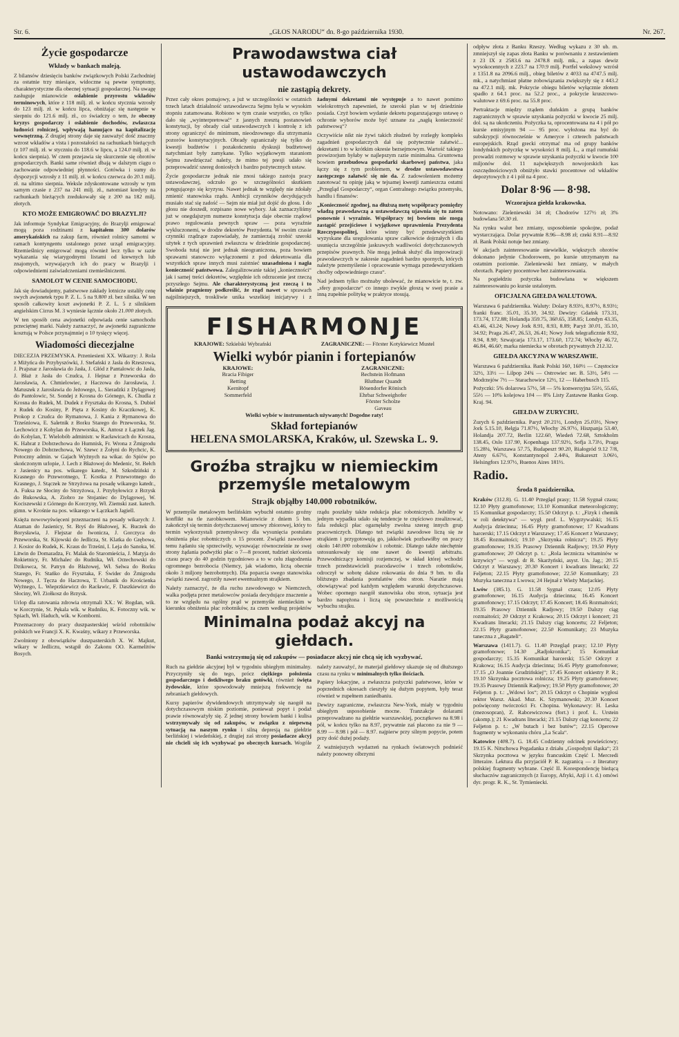Str. 6. „GŁOS NARODU“ dn. 8-go października 1930. Nr. 267.
Życie gospodarcze
Wkłady w bankach maleją.
Z bilansów dziesięciu banków związkowych Polski Zachodniej za ostatnie trzy miesiące, widoczne są pewne symptomy, charakterystyczne dla obecnej sytuacji gospodarczej. Na uwagę zasługuje mianowicie osłabienie przyrostu wkładów terminowych, które z 118 milj. zł. w końcu stycznia wzrosły do 123 milj. zł. w końcu lipca, obniżając się następnie w sierpniu do 121.6 milj. zł., co świadczy o tem, że obecny kryzys gospodarczy i osłabienie dochodów, zwłaszcza ludności rolniczej, wpływają hamująco na kapitalizację wewnętrzną. Z drugiej strony daje się zauważyć dość znaczny wzrost wkładów a vista i pozostałości na rachunkach bieżących (z 107 milj. zł. w styczniu do 118.6 w lipcu, a 124.0 milj. zł. w końcu sierpnia). W czem przejawia się skurczenie się obrotów gospodarczych. Banki same również dbają w dalszym ciągu o zachowanie odpowiedniej płynności. Gotówka i sumy do dyspozycji wzrosły z 11 milj. zł. w końcu czerwca do 20.1 milj. zł. na ultimo sierpnia. Weksle zdyskontowane wzrosły w tym samym czasie z 237 na 241 milj. zł., natomiast kredyty na rachunkach bieżących zredukowały się z 200 na 182 milj. złotych.
KTO MOŻE EMIGROWAĆ DO BRAZYLJI?
Jak informuje Syndykat Emigracyjny, do Brazylji emigrować mogą poza rodzinami z kapitałem 300 dolarów amerykańskich na zakup farm, również rolnicy samotni w ramach kontyngentu ustalonego przez urząd emigracyjny. Rzemieślnicy emigrować mogą również lecz tylko w razie wykazania się wiarygodnymi listami od krewnych lub znajomych, wzywających ich do pracy w Brazylji i odpowiedniemi zaświadczeniami rzemieślniczemi.
SAMOLOT W CENIE SAMOCHODU.
Jak się dowiadujemy, państwowe zakłady lotnicze ustaliły cenę swych awjonetek typu P. Z. L. 5 na 9.800 zł. bez silnika. W ten sposób całkowity koszt awjonetki P. Z. L. 5 z silnikiem angielskim Cirrus M. 3 wyniesie łącznie około 21.000 złotych.
W ten sposób cena awjonetki odpowiada cenie samochodu przeciętnej marki. Należy zaznaczyć, że awjonetki zagraniczne kosztują w Polsce przynajmniej o 10 tysięcy więcej.
Wiadomości diecezjalne
DIECEZJA PRZEMYSKA. Przeniesieni XX. Wikarzy: J. Rola z Miżyńca do Przybyszówki, J. Stefański z Jasła do Rzeszowa, J. Prajsnar z Jarosławia do Jasła, J. Głód z Pantalowic do Jasła, J. Błaż z Jasła do Czudca, J. Hejnar z Przeworska do Jarosławia, A. Chmielowiec, z Haczowa do Jarosławia, J. Matuszek z Jarosławia do Jeżowego, L. Sieradzki z Dylągowej do Pantolowic, St. Sondej z Krosna do Górnego, K. Chudla z Krosna do Rudek, M. Dudek z Frysztaka do Krosna, S. Dubiel z Rudek do Kosiny, P. Pięta z Kosiny do Kraczkowej, K. Prokop z Czudca do Rymanowa, J. Kania z Rymanowa do Trześniowa, E. Saletnik z Borku Starego do Przeworska, St. Lechowicz z Kobylan do Przeworska, K. Antosz z Łączek Jag. do Kobylan, T. Wielobób administr. w Racławicach do Krosna, K. Habrat z Dobrzechowa do Humnisk, Fr. Wrona z Żmigrodu Nowego do Dobrzechowa, W. Szewc z Żołyni do Rychcic, K. Potoczny admin. w Gajach Wyżnych na wikar. do Spiów po skończonym urlopie, J. Lech z Błażowej do Medenic, St. Bełch z Jasienicy na pos. wikarego katedr., M. Szkodziński z Krasnego do Przewrotnego, T. Kostka z Przewrotnego do Krasnego, J. Stączek ze Strzyżowa na posadę wikarego katedr., A. Fuksa ze Słociny do Strzyżowa, J. Przybyłowicz z Brzysk do Bukowska, A. Ziobro ze Stojaniec do Dylągowej, W. Kociszewski z Górnego do Korczyny, Wł. Ziemski zast. katech. gimn. w Krośnie na pos. wikarego w Łączkach Jagiell.
Księża nowowyświęceni przeznaczeni na posady wikarych: J. Ataman do Jasienicy, St. Bryś do Błażowej, K. Buczek do Borysławia, J. Flejszar do Iwonicza, J. Gorczyca do Przeworska, St. Kijowski do Jedlicza, St. Klatka do Grębowa, J. Kosior do Rudek, K. Kraus do Trześni, I. Leja do Sanoka, W. Litwin do Domaradza, Fr. Malak do Staromieścia, J. Matyja do Rokietnicy, Fr. Michalec do Rudnika, Wł. Orzechowski do Dzikowca, St. Patryn do Błażowej, Wł. Selwa do Borku Starego, Fr. Stańko do Frysztaka, F. Świder do Żmigrodu Nowego, J. Tęcza do Haczowa, T. Urbanik do Krościenka Wyżnego, L. Wieprzkiewicz do Racławic, F. Daszkiewicz do Słociny, Wł. Ziołkosz do Brzysk.
Urlop dla ratowania zdrowia otrzymali XX.: W. Bogdan, wik. w Korczynie, St. Pękala wik. w Rudniku, K. Fotoczny wik. w Spiach, Wł. Haduch, wik. w Komborni.
Przeznaczony do pracy duszpasterskiej wśród robotników polskich we Francji X. K. Kwaśny, wikary z Przeworska.
Zwolniony z obowiązków duszpasterskich X. W. Majkut, wikary w Jedliczu, wstąpił do Zakonu OO. Karmelitów Bosych.
Prawodawstwa ciał ustawodawczych
nie zastąpią dekrety.
Przez cały okres pomajowy, a już w szczególności w ostatnich trzech latach działalność ustawodawcza Sejmu była w wysokim stopniu zatamowana. Robiono w tym czasie wszystko, co tylko dało się „wyinterpretować“ z jasnych zresztą postanowień konstytucji, by obrady ciał ustawodawczych i kontrolę z ich strony ograniczyć do minimum, nieodzownego dla utrzymania pozorów konstytucyjnych. Obrady ograniczały się tylko do kwestji budżetów i pozakończeniu dyskusji budżetowej natychmiast były zamykane. Tylko wyjątkowym staraniom Sejmu zawdzięczać należy, że mimo tej presji udało się przeprowadzić szereg doniosłych i bardzo pożytecznych ustaw.
Życie gospodarcze jednak nie znosi takiego zastoju pracy ustawodawczej, odczuło go w szczególności skutkiem potęgującego się kryzysu. Nawet jednak te względy nie zdołały zmienić stanowiska rządu. Ambicji czynników decydujących musiało stać się zadość — Sejm nie miał już dojść do głosu. I do głosu nie doszedł, rozpisano nowe wybory. Jak zaznaczyliśmy już w onegdajszym numerze konstytucja daje obecnie rządowi prawo regulowania pewnych spraw — poza wyraźnie wykluczonemi, w drodze dekretów Prezydenta. W swoim czasie czynniki rządzące zapowiadały, że zamierzają zrobić szeroki użytek z tych uprawnień zwłaszcza w dziedzinie gospodarczej. Swoboda tutaj nie jest jednak nieograniczona, poza bowiem sprawami stanowczo wyłączonemi z pod dekretowania dla wszystkich spraw innych musi zaistnieć uzasadniona i nagła konieczność państwowa. Zalegalizowanie takiej „konieczności“ jak i samej treści dekretów, względnie ich odrzucenie jest rzeczą przyszłego Sejmu. Ale charakterystyczną jest rzeczą i to właśnie pragniemy podkreślić, że rząd nawet w sprawach najpilniejszych, troskliwie unika wszelkiej inicjatywy i z żadnymi dekretami nie występuje a to nawet pomimo wielokrotnych zapewnień, że szeroki plan w tej dziedzinie posiada. Czyż bowiem wydanie dekretu pogarszającego ustawę o ochronie wyborów może być uznane za „nagłą konieczność państwową“?
Oczywiście nikt nie żywi takich złudzeń by rozległy kompleks zagadnień gospodarczych dał się pożytecznie załatwić... dekretami i to w krótkim okresie bezsejmowym. Wartość takiego prowizorjum byłaby w najlepszym razie minimalna. Gruntowna bowiem przebudowa gospodarki skarbowej państwa, jaka łączy się z tym problemem, w drodze ustawodawstwa zastępczego załatwić się nie da. Z zadowoleniem możemy zanotować tu opinję jaką w tejsamej kwestji zamieszcza ostatni „Przegląd Gospodarczy“, organ Centralnego związku przemysłu, handlu i finansów:
„Konieczność zgodnej, na dłuższą metę współpracy pomiędzy władzą prawodawczą a ustawodawczą ujawnia się tu zatem ponownie i wyraźnie. Współpracy tej bowiem nie mogą zastąpić przejściowe i wyjątkowe uprawnienia Prezydenta Rzeczypospolitej, które winny być przedewszystkiem wyzyskane dla uregulowania spraw całkowicie dojrzałych i dla usunięcia szczególnie jaskrawych wadliwości dotychczasowych przepisów prawnych. Nie mogą jednak służyć dla improwizacji prawodawczych w zakresie zagadnień bardzo spornych, których należyte przemyślenie i opracowanie wymaga przedewszystkiem choćby odpowiedniego czasu“.
Nad jednem tylko możnaby ubolewać, że mianowicie te, t. zw. „sfery gospodarcze“ co innego zwykle głoszą w swej prasie a inną zupełnie politykę w praktyce stosują.
FISHARMONJE
KRAJOWE: Szkielski Wybrański ZAGRANICZNE: — Förster Kotykiewicz Mustel
Wielki wybór pianin i fortepianów
KRAJOWE:
Bracia Fibiger
Betting
Kernitopf
Sommerfeld
ZAGRANICZNE:
Bechstein Hofmann
Bluthner Quandt
Bösendorfer Rönisch
Ehrbar Schweighofer
Förster Scholze
Gaveau
Wielki wybór w instrumentach używanych! Dogodne raty!
Skład fortepianów
HELENA SMOLARSKA, Kraków, ul. Szewska L. 9.
Groźba strajku w niemieckim przemyśle metalowym
Strajk objąłby 140.000 robotników.
W przemyśle metalowym berlińskim wybuchł ostatnio groźny konflikt na tle zarobkowem. Mianowicie z dniem 5 bm. zakończył się termin dotychczasowej umowy zbiorowej, który to termin wykorzystali przemysłowcy dla wysunięcia postulatu obniżenia płac robotniczych o 15 procent. Związki zawodowe temu żądaniu się sprzeciwiły, wysuwając równocześnie ze swej strony żądania podwyżki płac o 7—8 procent, tudzież skrócenia czasu pracy do 40 godzin tygodniowo a to w celu złagodzenia ogromnego bezrobocia (Niemcy, jak wiadomo, liczą obecnie około 3 miljony bezrobotnych). Dla poparcia swego stanowiska związki zawod. zagroziły nawet ewentualnym strajkiem.
Należy zaznaczyć, że dla ruchu zawodowego w Niemczech, walka podjęta przez metalowców posiada decydujące znaczenie a to ze względu na ogólny prąd w przemyśle niemieckim w kierunku obniżenia płac robotników, za czem według projektów rządu poszłaby także redukcja płac robotniczych. Jeżeliby w jednym wypadku udało się tendencje te częściowo zrealizować, fala redukcji płac ogarnęłaby zwolna szereg innych grup pracowniczych. Dlatego też związki zawodowe liczą się ze strajkiem i przygotowują go, jakkolwiek pozbawiłby on pracy około 140.000 robotników i robotnic. Dlatego także niechętnie ustosunkowały się one nawet do kwestji arbitrażu. Przewodniczący komisji rozjemczej, w skład której wchodzi trzech przedstawicieli pracodawców i trzech robotników, odroczył w sobotę dalsze rokowania do dnia 9 bm. to dla bliższego zbadania postulatów obu stron. Narazie mają obowiązywać pod każdym względem warunki dotychczasowe. Wobec opornego naogół stanowiska obu stron, sytuacja jest bardzo naprężona i liczą się powszechnie z możliwością wybuchu strajku.
Minimalna podaż akcyj na giełdach.
Banki wstrzymują się od zakupów — posiadacze akcyj nie chcą się ich wyzbywać.
Ruch na giełdzie akcyjnej był w tygodniu ubiegłym minimalny. Przyczyniły się do tego, prócz ciężkiego położenia gospodarczego i dotkliwego braku gotówki, również święta żydowskie, które spowodowały mniejszą frekwencję na zebraniach giełdowych.
Kursy papierów dywidendowych utrzymywały się naogół na dotychczasowym niskim poziomie, ponieważ popyt i podaż prawie równoważyły się. Z jednej strony bowiem banki i kulisa wstrzymywały się od zakupów, w związku z niepewną sytuacją na naszym rynku i silną depresją na giełdzie berlińskiej i wiedeńskiej, z drugiej zaś strony posiadacze akcyj nie chcieli się ich wyzbywać po obecnych kursach. Wogóle należy zauważyć, że materjał giełdowy ukazuje się od dłuższego czasu na rynku w minimalnych tylko ilościach.
Papiery lokacyjne, a zwłaszcza pożyczki państwowe, które w poprzednich okresach cieszyły się dużym popytem, były teraz również w zupełnem zaniedbaniu.
Dewizy zagraniczne, zwłaszcza New-York, miały w tygodniu ubiegłym usposobienie mocne. Tranzakcje dolarami przeprowadzano na giełdzie warszawskiej, początkowo na 8.98 i pół, w końcu tylko na 8.97, prywatnie zaś płacono za nie 9 — 8.99 — 8.98 i pół — 8.97. najpierw przy silnym popycie, potem przy dość dużej podaży.
Z ważniejszych wydarzeń na rynkach światowych podnieść należy ponowny olbrzymi
odpływ złota z Banku Rzeszy. Według wykazu z 30 ub. m. zmniejszył się zapas złota Banku w porównaniu z zestawieniem z 23 IX z 2583.6 na 2478.8 milj. mk., a zapas dewiz wysokocennych z 223.7 na 170.9 milj. Portfel wekslowy wzrósł z 1351.8 na 2096.6 milj., obieg biletów z 4033 na 4747.5 milj. mk., a natychmiast płatne zobowiązania zwiększyły się z 443.2 na 472.1 milj. mk. Pokrycie obiegu biletów wyłącznie złotem spadło z 64.1 proc. na 52.2 proc., a pokrycie kruszcowo-walutowe z 69.6 proc. na 55.8 proc.
Pertraktacje między rządem duńskim a grupą banków zagranicznych w sprawie uzyskania pożyczki w kwocie 25 milj. dol. są na ukończeniu. Pożyczka ta, oprocentowana na 4 i pół po kursie emisyjnym 94 — 95 proc. wyłożona ma być do subskrypcji równocześnie w Ameryce i czterech państwach europejskich. Rząd grecki otrzymać ma od grupy banków londyńskich pożyczkę w wysokości 8 milj. Ł., a rząd rumuński prowadzi rozmowy w sprawie uzyskania pożyczki w kwocie 100 miljonów dol. 11 największych nowojorskich kas oszczędnościowych obniżyło stawki procentowe od wkładów depozytowych z 4 i pół na 4 proc.
Dolar 8·96 — 8·98.
Wczorajsza giełda krakowska.
Notowano: Zieleniewski 34 zł; Chodorów 127½ zł; 3% budowlana 50.30 zł.
Na rynku walut bez zmiany, usposobienie spokojne, podaż wystarczająca. Dolar prywatnie 8.96—8.98 zł; czeki 8.91—8.92 zł. Bank Polski notuje bez zmiany.
W akcjach zainteresowanie niewielkie, większych obrotów dokonano jedynie Chodorowem, po kursie utrzymanym na ostatnim poziomie. Zieleniewski bez zmiany, w małych obrotach. Papiery procentowe bez zainteresowania.
Na pogiełdziu pożyczka budowlana w większem zainteresowaniu po kursie ustalonym.
OFICJALNA GIEŁDA WALUTOWA.
Warszawa 6 października. Waluty: Dolary 8.93½, 8.97½, 8.93½; franki franc. 35.01, 35.10, 34.92. Dewizy: Gdańsk 173.31, 173.74, 172.88; Holandja 359.75, 360.65, 358.85; Londyn 43.35, 43.46, 43.24; Nowy Jork 8.91, 8.93, 8.89; Paryż 30.01, 35.10, 34.92; Praga 26.47, 26.53, 26.41; Nowy Jork telegraficznie 8.92, 8.94, 8.90; Szwajcarja 173.17, 173.60, 172.74; Włochy 46.72, 46.84, 46.60; marka niemiecka w obrotach prywatnych 212.32.
GIEŁDA AKCYJNA W WARSZAWIE.
Warszawa 6 października. Bank Polski 160, 160½ — Częstocice 32½, 33½ — Lilpop 24¾ — Ostrowiec ser. B. 53½, 54½ — Modrzejów 7½ — Starachowice 12½, 12 — Haberbusch 115.
Pożyczki: 5% dolarowa 57½, 58 — 5% konwersyjna 55½, 55.65, 55½ — 10% kolejowa 104 — 8% Listy Zastawne Banku Gosp. Kraj. 94.
GIEŁDA W ZURYCHU.
Zurych 6 października. Paryż 20.21½, Londyn 25.03½, Nowy Jork 5.15.10, Belgja 71.87½, Włochy 26.97½, Hiszpanja 53.40, Holandja 207.72, Berlin 122.60, Wiedeń 72.68, Sztokholm 138.45, Oslo 137.90, Kopenhaga 137.92½, Sofja 3.73½, Praga 15.28¼, Warszawa 57.75, Budapeszt 90.20, Białogród 9.12 7/8, Ateny 6.67½, Konstantynopol 2.44¼, Bukareszt 3.06½, Helsingfors 12.97½, Buenos Aires 181½.
Radio.
Środa 8 października.
Kraków (312.8). G. 11.40 Przegląd prasy; 11.58 Sygnał czasu; 12.10 Płyty gramofonowe; 13.10 Komunikat meteorologiczny; 15 Komunikat gospodarczy; 15.50 Odczyt p. t.: „Fizyk i chemik w roli detektywa“ — wygł. prof. L. Wygrzywalski; 16.15 Audycja dziecinna; 16.45 Płyty gramofonowe; 17 Kwadrans harcerski; 17.15 Odczyt z Warszawy; 17.45 Koncert z Warszawy; 18.45 Rozmaitości; 19.10 „Skrzynka rolnicza“; 19.25 Płyty gramofonowe; 19.35 Prasowy Dziennik Radjowy; 19.50 Płyty gramofonowe; 20 Odczyt p. t.: „Rola lecznicza witaminów w krzywicy“ — wygł. dr B. Skarżyński, asyst. Un. Jag.; 20.15 Odczyt z Warszawy; 20.30 Koncert i kwadrans literacki; 22 Feljeton; 22.15 Płyty gramofonowe; 22.50 Komunikaty; 23 Muzyka taneczna z Lwowa; 24 Hejnał z Wieży Marjackiej.
Lwów (385.1). G. 11.58 Sygnał czasu; 12.05 Płyty gramofonowe; 16.15 Audycja dziecinna; 16.45 Koncert gramofonowy; 17.15 Odczyt; 17.45 Koncert; 18.45 Rozmaitości; 19.35 Prasowy Dziennik Radjowy; 19.50 Dalszy ciąg rozmaitości; 20 Odczyt z Krakowa; 20.15 Odczyt i koncert; 21 Kwadrans literacki; 21.15 Dalszy ciąg koncertu; 22 Feljeton; 22.15 Płyty gramofonowe; 22.50 Komunikaty; 23 Muzyka taneczna z „Bagateli“.
Warszawa (1411.7). G. 11.40 Przegląd prasy; 12.10 Płyty gramofonowe; 14.30 „Radjokronika“; 15 Komunikat gospodarczy; 15.35 Komunikat harcerski; 15.50 Odczyt z Krakowa; 16.15 Audycja dziecinna; 16.45 Płyty gramofonowe; 17.15 „O Joannie Grudzińskiej“; 17.45 Koncert orkiestry P. R.; 19.10 Skrzynka pocztowa rolnicza; 19.25 Płyty gramofonowe; 19.35 Prasowy Dziennik Radjowy; 19.50 Płyty gramofonowe; 20 Feljeton p. t.: „Wdowi los“; 20.15 Odczyt o Chopinie wygłosi rektor Warsz. Akad. Muz. K. Szymanowski; 20.30 Koncert poświęcony twórczości Fr. Chopina. Wykonawcy: H. Leska (mezosopran), Z. Rabcewiczowa (fort.) i prof. Ł. Urstein (akomp.); 21 Kwadrans literacki; 21.15 Dalszy ciąg koncertu; 22 Feljeton p. t.: „W butach i bez butów“; 22.15 Operowe fragmenty w wykonaniu chóru „La Scala“.
Katowice (408.7). G. 18.45 Codzienny odcinek powieściowy; 19.15 K. Nitschowa Pogadanka z działu „Gospodyni śląska“; 23 Skrzynka pocztowa w języku francuskim Część I. Mercredi litteraire. Lektura dla przyjaciół P. R. zagranicą — z literatury polskiej fragmenty wybrane. Część II. Korespondencję bieżącą słuchaczów zagranicznych (z Europy, Afryki, Azji i t. d.) omówi dyr. progr. R. K., St. Tymieniecki.